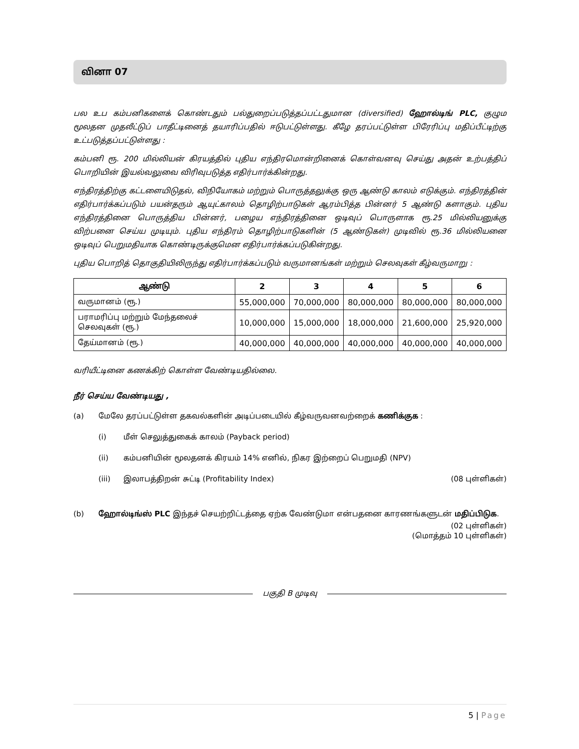வினா 07
பல உப கம்பனிகளைக் கொண்டதும் பல்துறைப்படுத்தப்பட்டதுமான (diversified) ஹோல்டிங் PLC, குழும மூலதன முதலீட்டுப் பாதீட்டினைத் தயாரிப்பதில் ஈடுபட்டுள்ளது. கீழே தரப்பட்டுள்ள பிரேரிப்பு மதிப்பீட்டிற்கு உட்படுத்தப்பட்டுள்ளது :
கம்பனி ரூ. 200 மில்லியன் கிரயத்தில் புதிய எந்திரமொன்றினைக் கொள்வனவு செய்து அதன் உற்பத்திப் பொறியின் இயல்வலுவை விரிவுபடுத்த எதிர்பார்க்கின்றது.
எந்திரத்திற்கு கட்டளையிடுதல், விநியோகம் மற்றும் பொருத்தலுக்கு ஒரு ஆண்டு காலம் எடுக்கும். எந்திரத்தின் எதிர்பார்க்கப்படும் பயன்தரும் ஆயுட்காலம் தொழிற்பாடுகள் ஆரம்பித்த பின்னர் 5 ஆண்டு களாகும். புதிய எந்திரத்தினை பொருத்திய பின்னர், பழைய எந்திரத்தினை ஒடிவுப் பொருளாக ரூ.25 மில்லியனுக்கு விற்பனை செய்ய முடியும். புதிய எந்திரம் தொழிற்பாடுகளின் (5 ஆண்டுகள்) முடிவில் ரூ.36 மில்லியனை ஒடிவுப் பெறுமதியாக கொண்டிருக்குமென எதிர்பார்க்கப்படுகின்றது.
புதிய பொறித் தொகுதியிலிருந்து எதிர்பார்க்கப்படும் வருமானங்கள் மற்றும் செலவுகள் கீழ்வருமாறு :
| ஆண்டு | 2 | 3 | 4 | 5 | 6 |
| --- | --- | --- | --- | --- | --- |
| வருமானம் (ரூ.) | 55,000,000 | 70,000,000 | 80,000,000 | 80,000,000 | 80,000,000 |
| பராமரிப்பு மற்றும் மேந்தலைச் செலவுகள் (ரூ.) | 10,000,000 | 15,000,000 | 18,000,000 | 21,600,000 | 25,920,000 |
| தேய்மானம் (ரூ.) | 40,000,000 | 40,000,000 | 40,000,000 | 40,000,000 | 40,000,000 |
வரியீட்டினை கணக்கிற் கொள்ள வேண்டியதில்லை.
நீர் செய்ய வேண்டியது ,
(a) மேலே தரப்பட்டுள்ள தகவல்களின் அடிப்படையில் கீழ்வருவனவற்றைக் கணிக்குக :
(i) மீள் செலுத்துகைக் காலம் (Payback period)
(ii) கம்பனியின் மூலதனக் கிரயம் 14% எனில், நிகர இற்றைப் பெறுமதி (NPV)
(iii) இலாபத்திறன் சுட்டி (Profitability Index)
(08 புள்ளிகள்)
(b) ஹோல்டிங்ஸ் PLC இந்தச் செயற்றிட்டத்தை ஏற்க வேண்டுமா என்பதனை காரணங்களுடன் மதிப்பிடுக.
(02 புள்ளிகள்)
(மொத்தம் 10 புள்ளிகள்)
பகுதி B முடிவு
5 | Page